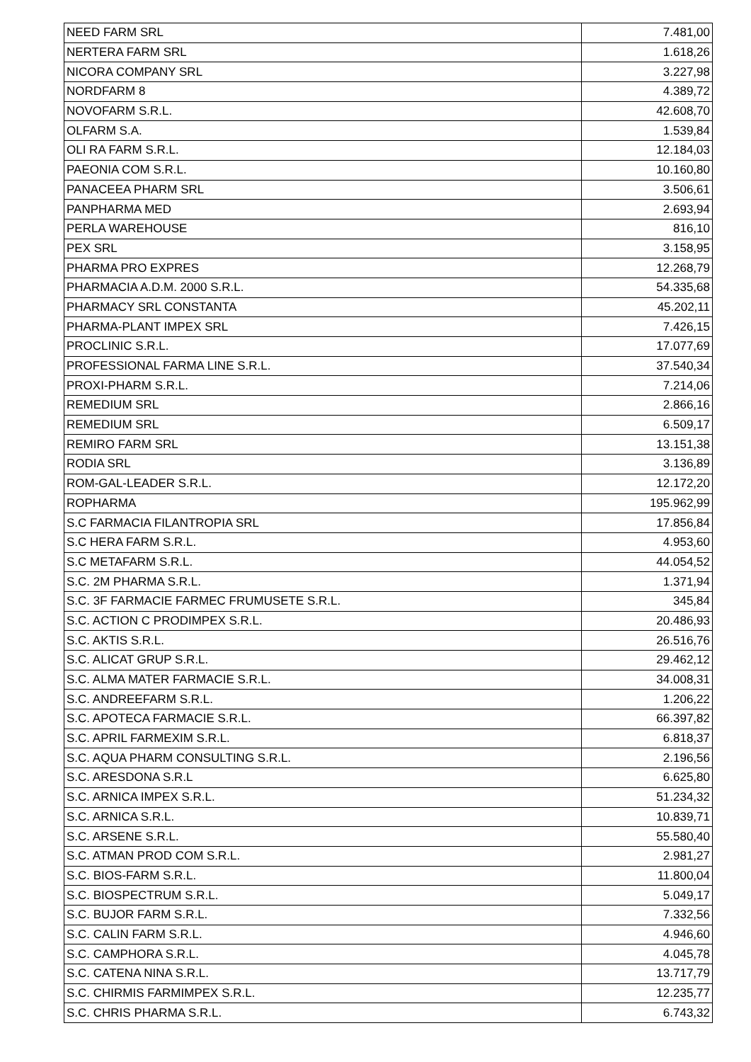| NEED FARM SRL | 7.481,00 |
| NERTERA FARM SRL | 1.618,26 |
| NICORA COMPANY SRL | 3.227,98 |
| NORDFARM 8 | 4.389,72 |
| NOVOFARM S.R.L. | 42.608,70 |
| OLFARM S.A. | 1.539,84 |
| OLI RA FARM S.R.L. | 12.184,03 |
| PAEONIA COM S.R.L. | 10.160,80 |
| PANACEEA PHARM SRL | 3.506,61 |
| PANPHARMA MED | 2.693,94 |
| PERLA WAREHOUSE | 816,10 |
| PEX SRL | 3.158,95 |
| PHARMA PRO EXPRES | 12.268,79 |
| PHARMACIA A.D.M. 2000 S.R.L. | 54.335,68 |
| PHARMACY SRL CONSTANTA | 45.202,11 |
| PHARMA-PLANT IMPEX SRL | 7.426,15 |
| PROCLINIC S.R.L. | 17.077,69 |
| PROFESSIONAL FARMA LINE S.R.L. | 37.540,34 |
| PROXI-PHARM S.R.L. | 7.214,06 |
| REMEDIUM SRL | 2.866,16 |
| REMEDIUM SRL | 6.509,17 |
| REMIRO FARM SRL | 13.151,38 |
| RODIA SRL | 3.136,89 |
| ROM-GAL-LEADER S.R.L. | 12.172,20 |
| ROPHARMA | 195.962,99 |
| S.C FARMACIA FILANTROPIA SRL | 17.856,84 |
| S.C HERA FARM S.R.L. | 4.953,60 |
| S.C METAFARM S.R.L. | 44.054,52 |
| S.C. 2M PHARMA S.R.L. | 1.371,94 |
| S.C. 3F FARMACIE FARMEC FRUMUSETE S.R.L. | 345,84 |
| S.C. ACTION C PRODIMPEX S.R.L. | 20.486,93 |
| S.C. AKTIS S.R.L. | 26.516,76 |
| S.C. ALICAT GRUP S.R.L. | 29.462,12 |
| S.C. ALMA MATER FARMACIE S.R.L. | 34.008,31 |
| S.C. ANDREEFARM S.R.L. | 1.206,22 |
| S.C. APOTECA FARMACIE S.R.L. | 66.397,82 |
| S.C. APRIL FARMEXIM S.R.L. | 6.818,37 |
| S.C. AQUA PHARM CONSULTING S.R.L. | 2.196,56 |
| S.C. ARESDONA S.R.L | 6.625,80 |
| S.C. ARNICA IMPEX S.R.L. | 51.234,32 |
| S.C. ARNICA S.R.L. | 10.839,71 |
| S.C. ARSENE S.R.L. | 55.580,40 |
| S.C. ATMAN PROD COM S.R.L. | 2.981,27 |
| S.C. BIOS-FARM S.R.L. | 11.800,04 |
| S.C. BIOSPECTRUM S.R.L. | 5.049,17 |
| S.C. BUJOR FARM S.R.L. | 7.332,56 |
| S.C. CALIN FARM S.R.L. | 4.946,60 |
| S.C. CAMPHORA S.R.L. | 4.045,78 |
| S.C. CATENA NINA S.R.L. | 13.717,79 |
| S.C. CHIRMIS FARMIMPEX S.R.L. | 12.235,77 |
| S.C. CHRIS PHARMA S.R.L. | 6.743,32 |